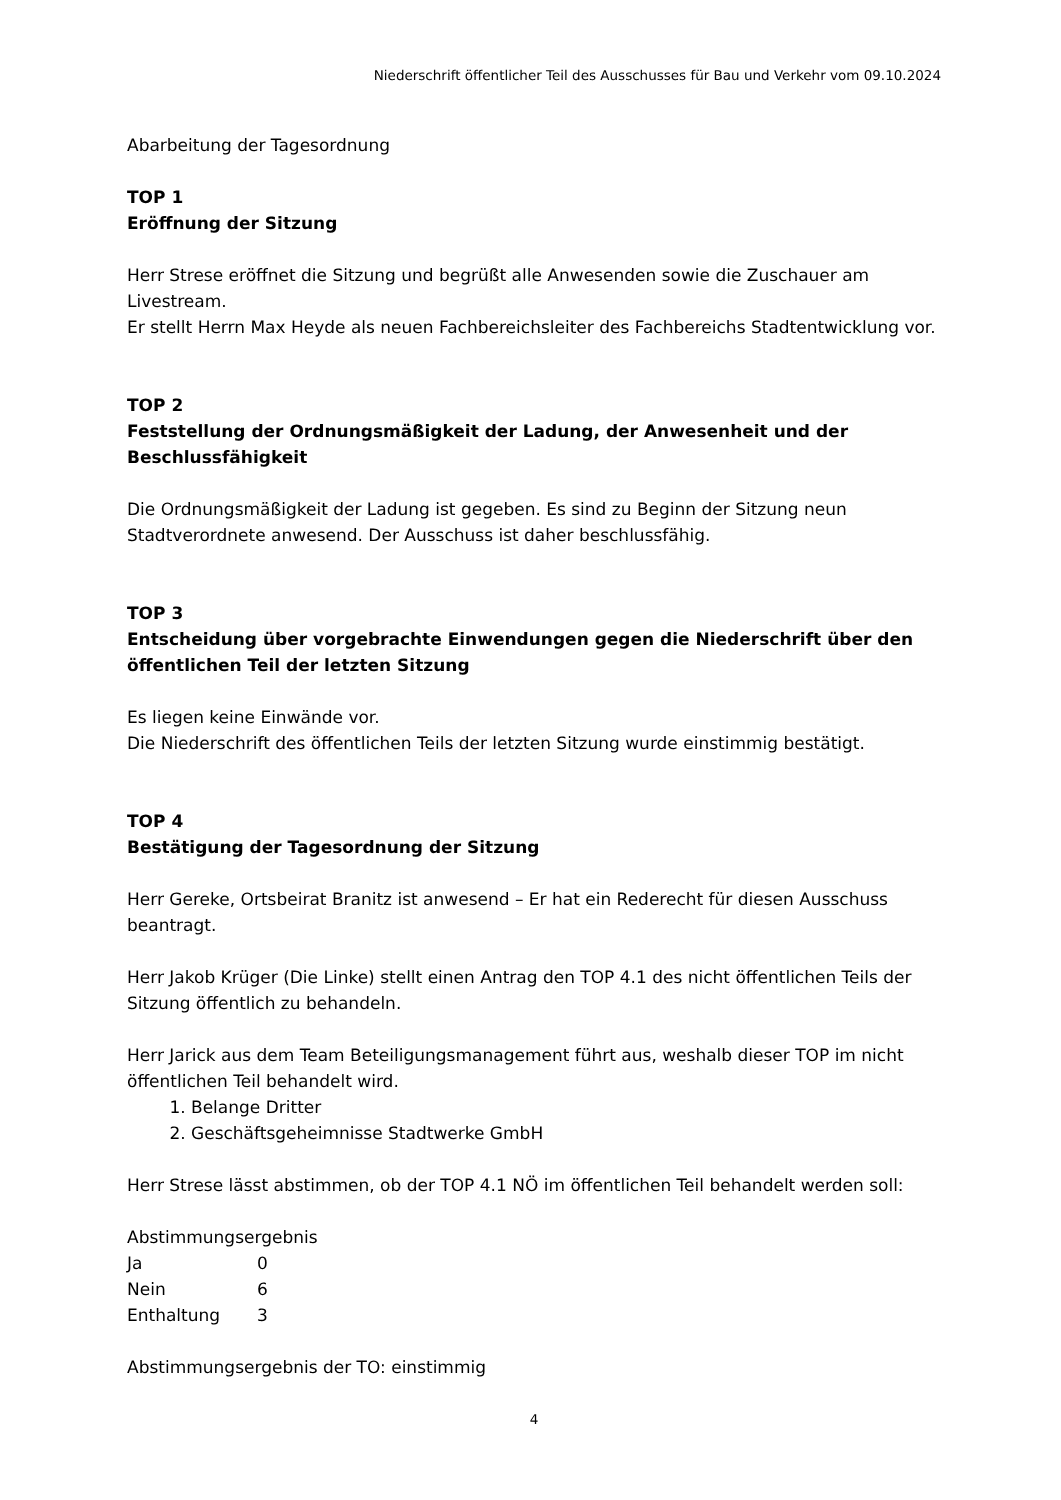Niederschrift öffentlicher Teil des Ausschusses für Bau und Verkehr vom 09.10.2024
Abarbeitung der Tagesordnung
TOP 1
Eröffnung der Sitzung
Herr Strese eröffnet die Sitzung und begrüßt alle Anwesenden sowie die Zuschauer am Livestream.
Er stellt Herrn Max Heyde als neuen Fachbereichsleiter des Fachbereichs Stadtentwicklung vor.
TOP 2
Feststellung der Ordnungsmäßigkeit der Ladung, der Anwesenheit und der Beschlussfähigkeit
Die Ordnungsmäßigkeit der Ladung ist gegeben. Es sind zu Beginn der Sitzung neun Stadtverordnete anwesend. Der Ausschuss ist daher beschlussfähig.
TOP 3
Entscheidung über vorgebrachte Einwendungen gegen die Niederschrift über den öffentlichen Teil der letzten Sitzung
Es liegen keine Einwände vor.
Die Niederschrift des öffentlichen Teils der letzten Sitzung wurde einstimmig bestätigt.
TOP 4
Bestätigung der Tagesordnung der Sitzung
Herr Gereke, Ortsbeirat Branitz ist anwesend – Er hat ein Rederecht für diesen Ausschuss beantragt.
Herr Jakob Krüger (Die Linke) stellt einen Antrag den TOP 4.1 des nicht öffentlichen Teils der Sitzung öffentlich zu behandeln.
Herr Jarick aus dem Team Beteiligungsmanagement führt aus, weshalb dieser TOP im nicht öffentlichen Teil behandelt wird.
1. Belange Dritter
2. Geschäftsgeheimnisse Stadtwerke GmbH
Herr Strese lässt abstimmen, ob der TOP 4.1 NÖ im öffentlichen Teil behandelt werden soll:
Abstimmungsergebnis
| Ja | 0 |
| Nein | 6 |
| Enthaltung | 3 |
Abstimmungsergebnis der TO: einstimmig
4